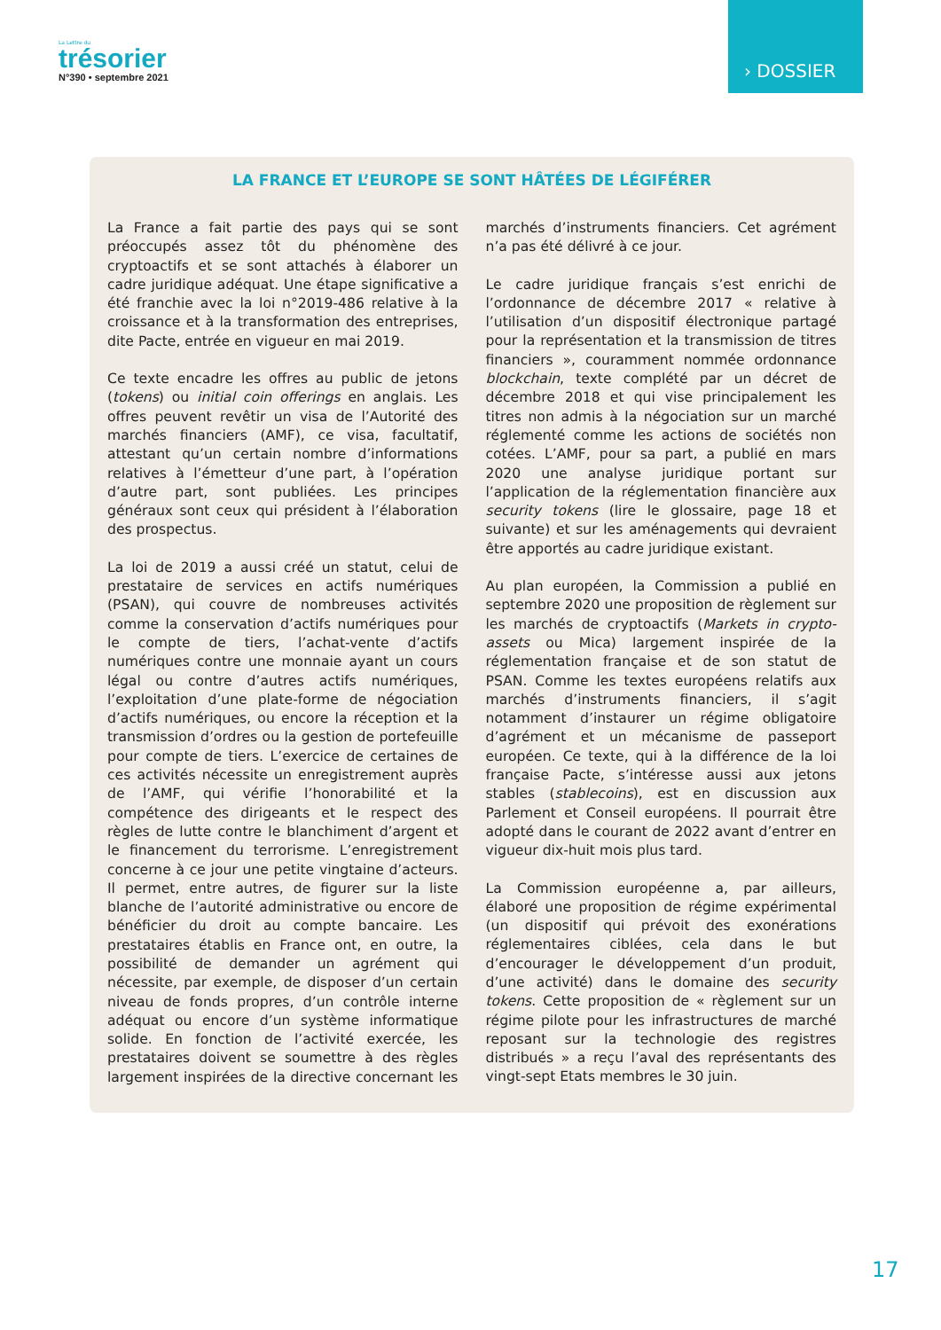La Lettre du
trésorier
N°390 • septembre 2021
› DOSSIER
LA FRANCE ET L’EUROPE SE SONT HÂTÉES DE LÉGIFÉRER
La France a fait partie des pays qui se sont préoccupés assez tôt du phénomène des cryptoactifs et se sont attachés à élaborer un cadre juridique adéquat. Une étape significative a été franchie avec la loi n°2019-486 relative à la croissance et à la transformation des entreprises, dite Pacte, entrée en vigueur en mai 2019.
Ce texte encadre les offres au public de jetons (tokens) ou initial coin offerings en anglais. Les offres peuvent revêtir un visa de l’Autorité des marchés financiers (AMF), ce visa, facultatif, attestant qu’un certain nombre d’informations relatives à l’émetteur d’une part, à l’opération d’autre part, sont publiées. Les principes généraux sont ceux qui président à l’élaboration des prospectus.
La loi de 2019 a aussi créé un statut, celui de prestataire de services en actifs numériques (PSAN), qui couvre de nombreuses activités comme la conservation d’actifs numériques pour le compte de tiers, l’achat-vente d’actifs numériques contre une monnaie ayant un cours légal ou contre d’autres actifs numériques, l’exploitation d’une plate-forme de négociation d’actifs numériques, ou encore la réception et la transmission d’ordres ou la gestion de portefeuille pour compte de tiers. L’exercice de certaines de ces activités nécessite un enregistrement auprès de l’AMF, qui vérifie l’honorabilité et la compétence des dirigeants et le respect des règles de lutte contre le blanchiment d’argent et le financement du terrorisme. L’enregistrement concerne à ce jour une petite vingtaine d’acteurs. Il permet, entre autres, de figurer sur la liste blanche de l’autorité administrative ou encore de bénéficier du droit au compte bancaire. Les prestataires établis en France ont, en outre, la possibilité de demander un agrément qui nécessite, par exemple, de disposer d’un certain niveau de fonds propres, d’un contrôle interne adéquat ou encore d’un système informatique solide. En fonction de l’activité exercée, les prestataires doivent se soumettre à des règles largement inspirées de la directive concernant les marchés d’instruments financiers. Cet agrément n’a pas été délivré à ce jour.
Le cadre juridique français s’est enrichi de l’ordonnance de décembre 2017 « relative à l’utilisation d’un dispositif électronique partagé pour la représentation et la transmission de titres financiers », couramment nommée ordonnance blockchain, texte complété par un décret de décembre 2018 et qui vise principalement les titres non admis à la négociation sur un marché réglementé comme les actions de sociétés non cotées. L’AMF, pour sa part, a publié en mars 2020 une analyse juridique portant sur l’application de la réglementation financière aux security tokens (lire le glossaire, page 18 et suivante) et sur les aménagements qui devraient être apportés au cadre juridique existant.
Au plan européen, la Commission a publié en septembre 2020 une proposition de règlement sur les marchés de cryptoactifs (Markets in crypto-assets ou Mica) largement inspirée de la réglementation française et de son statut de PSAN. Comme les textes européens relatifs aux marchés d’instruments financiers, il s’agit notamment d’instaurer un régime obligatoire d’agrément et un mécanisme de passeport européen. Ce texte, qui à la différence de la loi française Pacte, s’intéresse aussi aux jetons stables (stablecoins), est en discussion aux Parlement et Conseil européens. Il pourrait être adopté dans le courant de 2022 avant d’entrer en vigueur dix-huit mois plus tard.
La Commission européenne a, par ailleurs, élaboré une proposition de régime expérimental (un dispositif qui prévoit des exonérations réglementaires ciblées, cela dans le but d’encourager le développement d’un produit, d’une activité) dans le domaine des security tokens. Cette proposition de « règlement sur un régime pilote pour les infrastructures de marché reposant sur la technologie des registres distribués » a reçu l’aval des représentants des vingt-sept Etats membres le 30 juin.
17